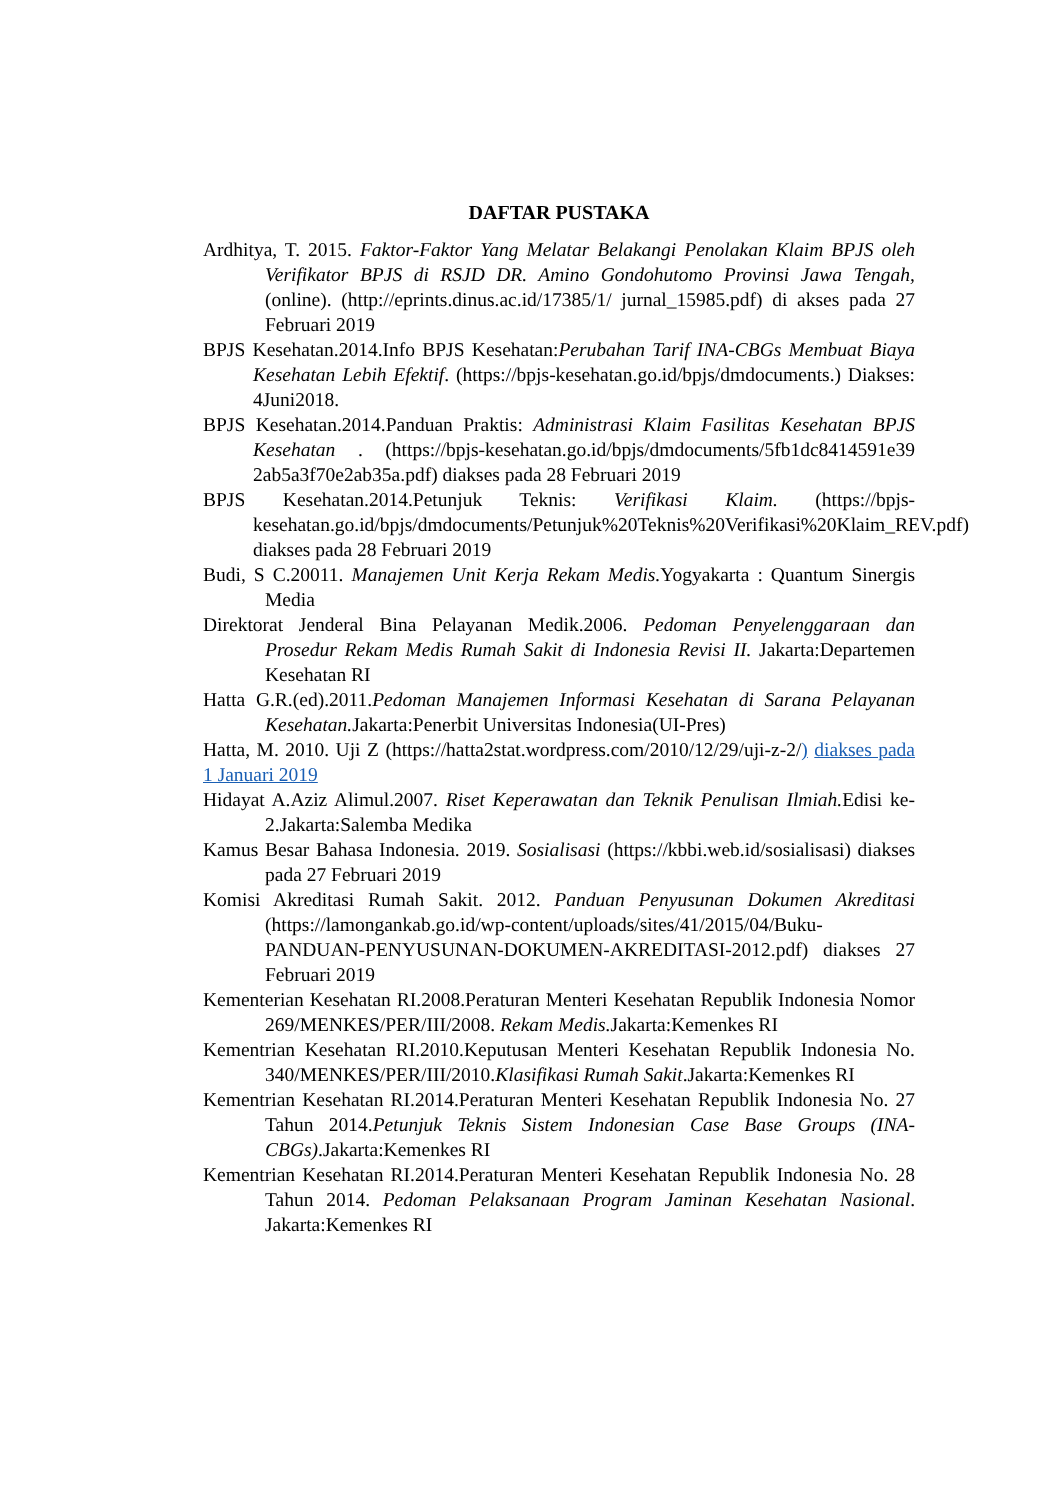DAFTAR PUSTAKA
Ardhitya, T. 2015. Faktor-Faktor Yang Melatar Belakangi Penolakan Klaim BPJS oleh Verifikator BPJS di RSJD DR. Amino Gondohutomo Provinsi Jawa Tengah, (online). (http://eprints.dinus.ac.id/17385/1/ jurnal_15985.pdf) di akses pada 27 Februari 2019
BPJS Kesehatan.2014.Info BPJS Kesehatan:Perubahan Tarif INA-CBGs Membuat Biaya Kesehatan Lebih Efektif. (https://bpjs-kesehatan.go.id/bpjs/dmdocuments.) Diakses: 4Juni2018.
BPJS Kesehatan.2014.Panduan Praktis: Administrasi Klaim Fasilitas Kesehatan BPJS Kesehatan . (https://bpjs-kesehatan.go.id/bpjs/dmdocuments/5fb1dc8414591e39 2ab5a3f70e2ab35a.pdf) diakses pada 28 Februari 2019
BPJS Kesehatan.2014.Petunjuk Teknis: Verifikasi Klaim. (https://bpjs-kesehatan.go.id/bpjs/dmdocuments/Petunjuk%20Teknis%20Verifikasi%20Klaim_REV.pdf) diakses pada 28 Februari 2019
Budi, S C.20011. Manajemen Unit Kerja Rekam Medis. Yogyakarta : Quantum Sinergis Media
Direktorat Jenderal Bina Pelayanan Medik.2006. Pedoman Penyelenggaraan dan Prosedur Rekam Medis Rumah Sakit di Indonesia Revisi II. Jakarta:Departemen Kesehatan RI
Hatta G.R.(ed).2011.Pedoman Manajemen Informasi Kesehatan di Sarana Pelayanan Kesehatan. Jakarta:Penerbit Universitas Indonesia(UI-Pres)
Hatta, M. 2010. Uji Z (https://hatta2stat.wordpress.com/2010/12/29/uji-z-2/) diakses pada 1 Januari 2019
Hidayat A.Aziz Alimul.2007. Riset Keperawatan dan Teknik Penulisan Ilmiah. Edisi ke-2.Jakarta:Salemba Medika
Kamus Besar Bahasa Indonesia. 2019. Sosialisasi (https://kbbi.web.id/sosialisasi) diakses pada 27 Februari 2019
Komisi Akreditasi Rumah Sakit. 2012. Panduan Penyusunan Dokumen Akreditasi (https://lamongankab.go.id/wp-content/uploads/sites/41/2015/04/Buku-PANDUAN-PENYUSUNAN-DOKUMEN-AKREDITASI-2012.pdf) diakses 27 Februari 2019
Kementerian Kesehatan RI.2008.Peraturan Menteri Kesehatan Republik Indonesia Nomor 269/MENKES/PER/III/2008. Rekam Medis. Jakarta:Kemenkes RI
Kementrian Kesehatan RI.2010.Keputusan Menteri Kesehatan Republik Indonesia No. 340/MENKES/PER/III/2010.Klasifikasi Rumah Sakit.Jakarta:Kemenkes RI
Kementrian Kesehatan RI.2014.Peraturan Menteri Kesehatan Republik Indonesia No. 27 Tahun 2014.Petunjuk Teknis Sistem Indonesian Case Base Groups (INA-CBGs).Jakarta:Kemenkes RI
Kementrian Kesehatan RI.2014.Peraturan Menteri Kesehatan Republik Indonesia No. 28 Tahun 2014. Pedoman Pelaksanaan Program Jaminan Kesehatan Nasional. Jakarta:Kemenkes RI